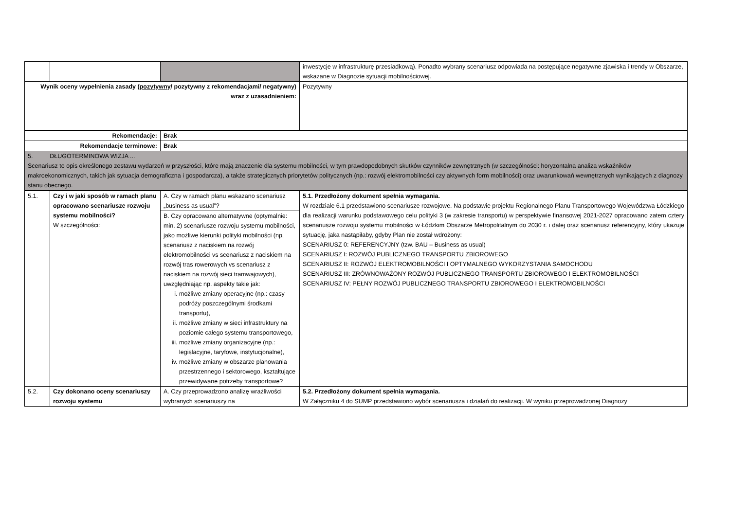| | | | inwestycje w infrastrukturę przesiadkową). Ponadto wybrany scenariusz odpowiada na postępujące negatywne zjawiska i trendy w Obszarze, wskazane w Diagnozie sytuacji mobilnościowej. |
| Wynik oceny wypełnienia zasady ( pozytywny / pozytywny z rekomendacjami/ negatywny) wraz z uzasadnieniem: | | | Pozytywny |
| Rekomendacje: | Brak |
| Rekomendacje terminowe: | Brak |
| 5. DŁUGOTERMINOWA WIZJA ... Scenariusz to opis określonego zestawu wydarzeń w przyszłości, które mają znaczenie dla systemu mobilności, w tym prawdopodobnych skutków czynników zewnętrznych (w szczególności: horyzontalna analiza wskaźników makroekonomicznych, takich jak sytuacja demograficzna i gospodarcza), a także strategicznych priorytetów politycznych (np.: rozwój elektromobilności czy aktywnych form mobilności) oraz uwarunkowań wewnętrznych wynikających z diagnozy stanu obecnego. | |
| 5.1. | Czy i w jaki sposób w ramach planu opracowano scenariusze rozwoju systemu mobilności? W szczególności: | A. Czy w ramach planu wskazano scenariusz „business as usual”? B. Czy opracowano alternatywne (optymalnie: min. 2) scenariusze rozwoju systemu mobilności, jako możliwe kierunki polityki mobilności (np. scenariusz z naciskiem na rozwój elektromobilności vs scenariusz z naciskiem na rozwój tras rowerowych vs scenariusz z naciskiem na rozwój sieci tramwajowych), uwzględniając np. aspekty takie jak: i. możliwe zmiany operacyjne (np.: czasy podróży poszczególnymi środkami transportu), ii. możliwe zmiany w sieci infrastruktury na poziomie całego systemu transportowego, iii. możliwe zmiany organizacyjne (np.: legislacyjne, taryfowe, instytucjonalne), iv. możliwe zmiany w obszarze planowania przestrzennego i sektorowego, kształtujące przewidywane potrzeby transportowe? | 5.1. Przedłożony dokument spełnia wymagania. W rozdziale 6.1 przedstawiono scenariusze rozwojowe. Na podstawie projektu Regionalnego Planu Transportowego Województwa Łódzkiego dla realizacji warunku podstawowego celu polityki 3 (w zakresie transportu) w perspektywie finansowej 2021-2027 opracowano zatem cztery scenariusze rozwoju systemu mobilności w Łódzkim Obszarze Metropolitalnym do 2030 r. i dalej oraz scenariusz referencyjny, który ukazuje sytuację, jaka nastąpiłaby, gdyby Plan nie został wdrożony: SCENARIUSZ 0: REFERENCYJNY (tzw. BAU – Business as usual) SCENARIUSZ I: ROZWÓJ PUBLICZNEGO TRANSPORTU ZBIOROWEGO SCENARIUSZ II: ROZWÓJ ELEKTROMOBILNOŚCI I OPTYMALNEGO WYKORZYSTANIA SAMOCHODU SCENARIUSZ III: ZRÓWNOWAŻONY ROZWÓJ PUBLICZNEGO TRANSPORTU ZBIOROWEGO I ELEKTROMOBILNOŚCI SCENARIUSZ IV: PEŁNY ROZWÓJ PUBLICZNEGO TRANSPORTU ZBIOROWEGO I ELEKTROMOBILNOŚCI |
| 5.2. | Czy dokonano oceny scenariuszy rozwoju systemu | A. Czy przeprowadzono analizę wrażliwości wybranych scenariuszy na | 5.2. Przedłożony dokument spełnia wymagania. W Załączniku 4 do SUMP przedstawiono wybór scenariusza i działań do realizacji. W wyniku przeprowadzonej Diagnozy |